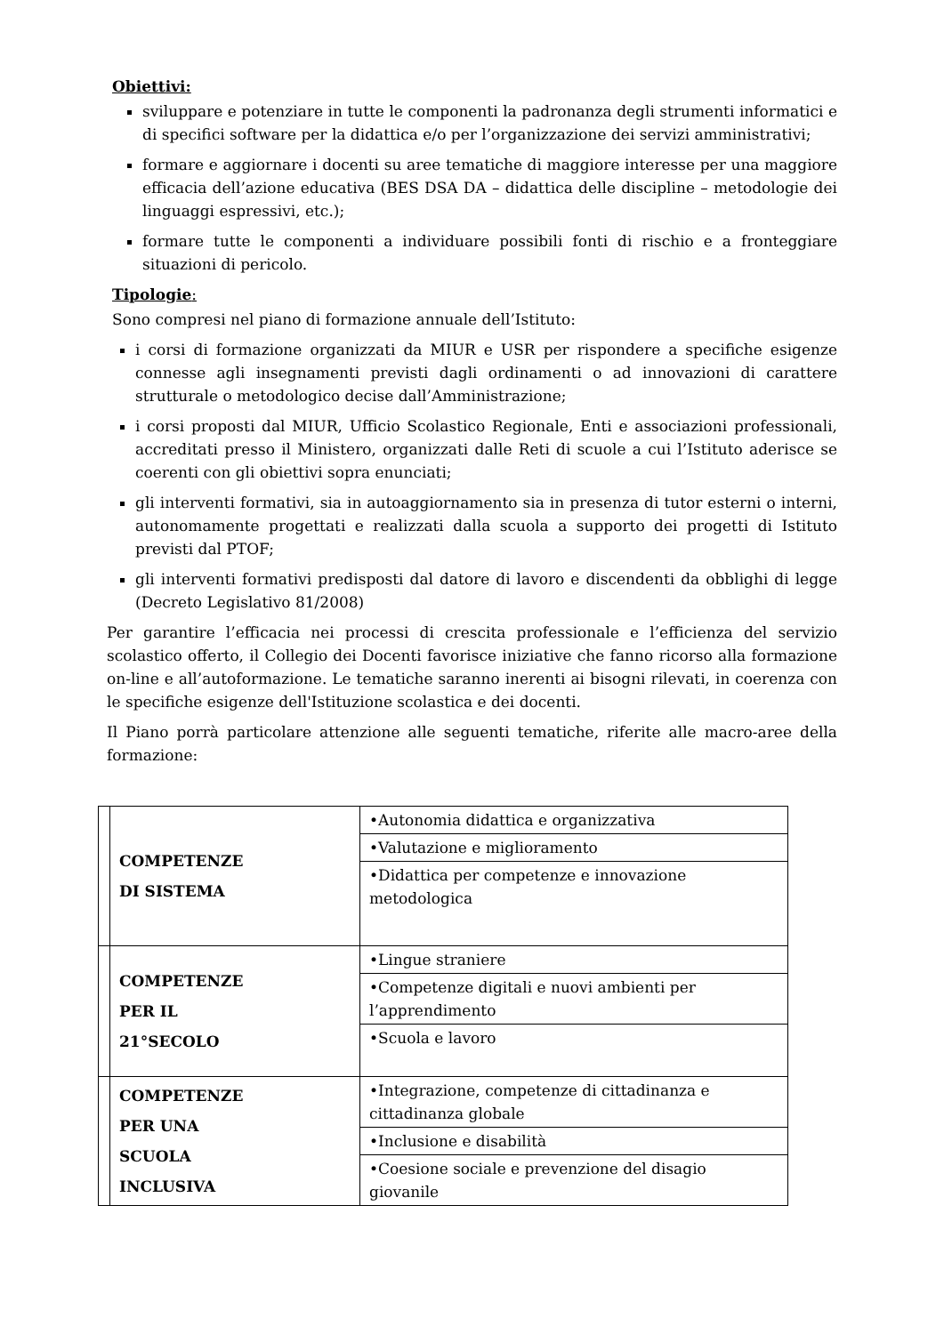Obiettivi:
sviluppare e potenziare in tutte le componenti la padronanza degli strumenti informatici e di specifici software per la didattica e/o per l’organizzazione dei servizi amministrativi;
formare e aggiornare i docenti su aree tematiche di maggiore interesse per una maggiore efficacia dell’azione educativa (BES DSA DA – didattica delle discipline – metodologie dei linguaggi espressivi, etc.);
formare tutte le componenti a individuare possibili fonti di rischio e a fronteggiare situazioni di pericolo.
Tipologie:
Sono compresi nel piano di formazione annuale dell’Istituto:
i corsi di formazione organizzati da MIUR e USR per rispondere a specifiche esigenze connesse agli insegnamenti previsti dagli ordinamenti o ad innovazioni di carattere strutturale o metodologico decise dall’Amministrazione;
i corsi proposti dal MIUR, Ufficio Scolastico Regionale, Enti e associazioni professionali, accreditati presso il Ministero, organizzati dalle Reti di scuole a cui l’Istituto aderisce se coerenti con gli obiettivi sopra enunciati;
gli interventi formativi, sia in autoaggiornamento sia in presenza di tutor esterni o interni, autonomamente progettati e realizzati dalla scuola a supporto dei progetti di Istituto previsti dal PTOF;
gli interventi formativi predisposti dal datore di lavoro e discendenti da obblighi di legge (Decreto Legislativo 81/2008)
Per garantire l’efficacia nei processi di crescita professionale e l’efficienza del servizio scolastico offerto, il Collegio dei Docenti favorisce iniziative che fanno ricorso alla formazione on-line e all’autoformazione. Le tematiche saranno inerenti ai bisogni rilevati, in coerenza con le specifiche esigenze dell'Istituzione scolastica e dei docenti.
Il Piano porrà particolare attenzione alle seguenti tematiche, riferite alle macro-aree della formazione:
| | COMPETENZE DI SISTEMA | •Autonomia didattica e organizzativa |
| | | •Valutazione e miglioramento |
| | | •Didattica per competenze e innovazione metodologica |
| | COMPETENZE PER IL 21°SECOLO | •Lingue straniere |
| | | •Competenze digitali e nuovi ambienti per l’apprendimento |
| | | •Scuola e lavoro |
| | COMPETENZE PER UNA SCUOLA INCLUSIVA | •Integrazione, competenze di cittadinanza e cittadinanza globale |
| | | •Inclusione e disabilità |
| | | •Coesione sociale e prevenzione del disagio giovanile |